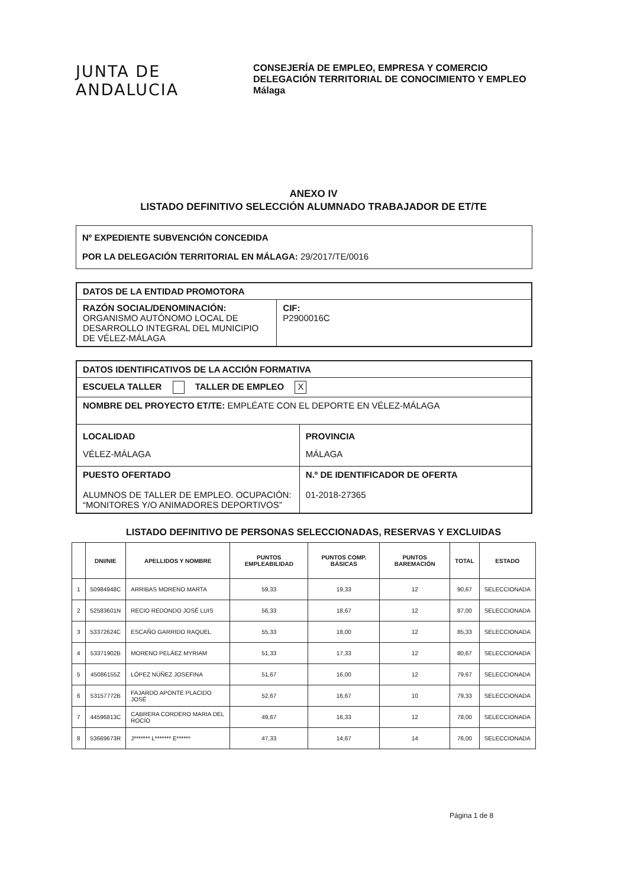JUNTA DE ANDALUCIA
CONSEJERÍA DE EMPLEO, EMPRESA Y COMERCIO
DELEGACIÓN TERRITORIAL DE CONOCIMIENTO Y EMPLEO
Málaga
ANEXO IV
LISTADO DEFINITIVO SELECCIÓN ALUMNADO TRABAJADOR DE ET/TE
Nº EXPEDIENTE SUBVENCIÓN CONCEDIDA
POR LA DELEGACIÓN TERRITORIAL EN MÁLAGA: 29/2017/TE/0016
| DATOS DE LA ENTIDAD PROMOTORA | |
| RAZÓN SOCIAL/DENOMINACIÓN: ORGANISMO AUTÓNOMO LOCAL DE DESARROLLO INTEGRAL DEL MUNICIPIO DE VÉLEZ-MÁLAGA | CIF: P2900016C |
| DATOS IDENTIFICATIVOS DE LA ACCIÓN FORMATIVA | |
| ESCUELA TALLER TALLER DE EMPLEO X | |
| NOMBRE DEL PROYECTO ET/TE: EMPLÉATE CON EL DEPORTE EN VÉLEZ-MÁLAGA | |
| LOCALIDAD VÉLEZ-MÁLAGA | PROVINCIA MÁLAGA |
| PUESTO OFERTADO ALUMNOS DE TALLER DE EMPLEO. OCUPACIÓN: “MONITORES Y/O ANIMADORES DEPORTIVOS” | N.º DE IDENTIFICADOR DE OFERTA 01-2018-27365 |
LISTADO DEFINITIVO DE PERSONAS SELECCIONADAS, RESERVAS Y EXCLUIDAS
| | DNI/NIE | APELLIDOS Y NOMBRE | PUNTOS EMPLEABILIDAD | PUNTOS COMP. BÁSICAS | PUNTOS BAREMACIÓN | TOTAL | ESTADO |
| --- | --- | --- | --- | --- | --- | --- | --- |
| 1 | 50984948C | ARRIBAS MORENO MARTA | 59,33 | 19,33 | 12 | 90,67 | SELECCIONADA |
| 2 | 52583601N | RECIO REDONDO JOSÉ LUIS | 56,33 | 18,67 | 12 | 87,00 | SELECCIONADA |
| 3 | 53372624C | ESCAÑO GARRIDO RAQUEL | 55,33 | 18,00 | 12 | 85,33 | SELECCIONADA |
| 4 | 53371902B | MORENO PELÁEZ MYRIAM | 51,33 | 17,33 | 12 | 80,67 | SELECCIONADA |
| 5 | 45086155Z | LÓPEZ NÚÑEZ JOSEFINA | 51,67 | 16,00 | 12 | 79,67 | SELECCIONADA |
| 6 | 53157772B | FAJARDO APONTE PLACIDO JOSÉ | 52,67 | 16,67 | 10 | 79,33 | SELECCIONADA |
| 7 | 44596813C | CABRERA CORDERO MARIA DEL ROCÍO | 49,67 | 16,33 | 12 | 78,00 | SELECCIONADA |
| 8 | 53669673R | J******* L******* E****** | 47,33 | 14,67 | 14 | 76,00 | SELECCIONADA |
Página 1 de 8